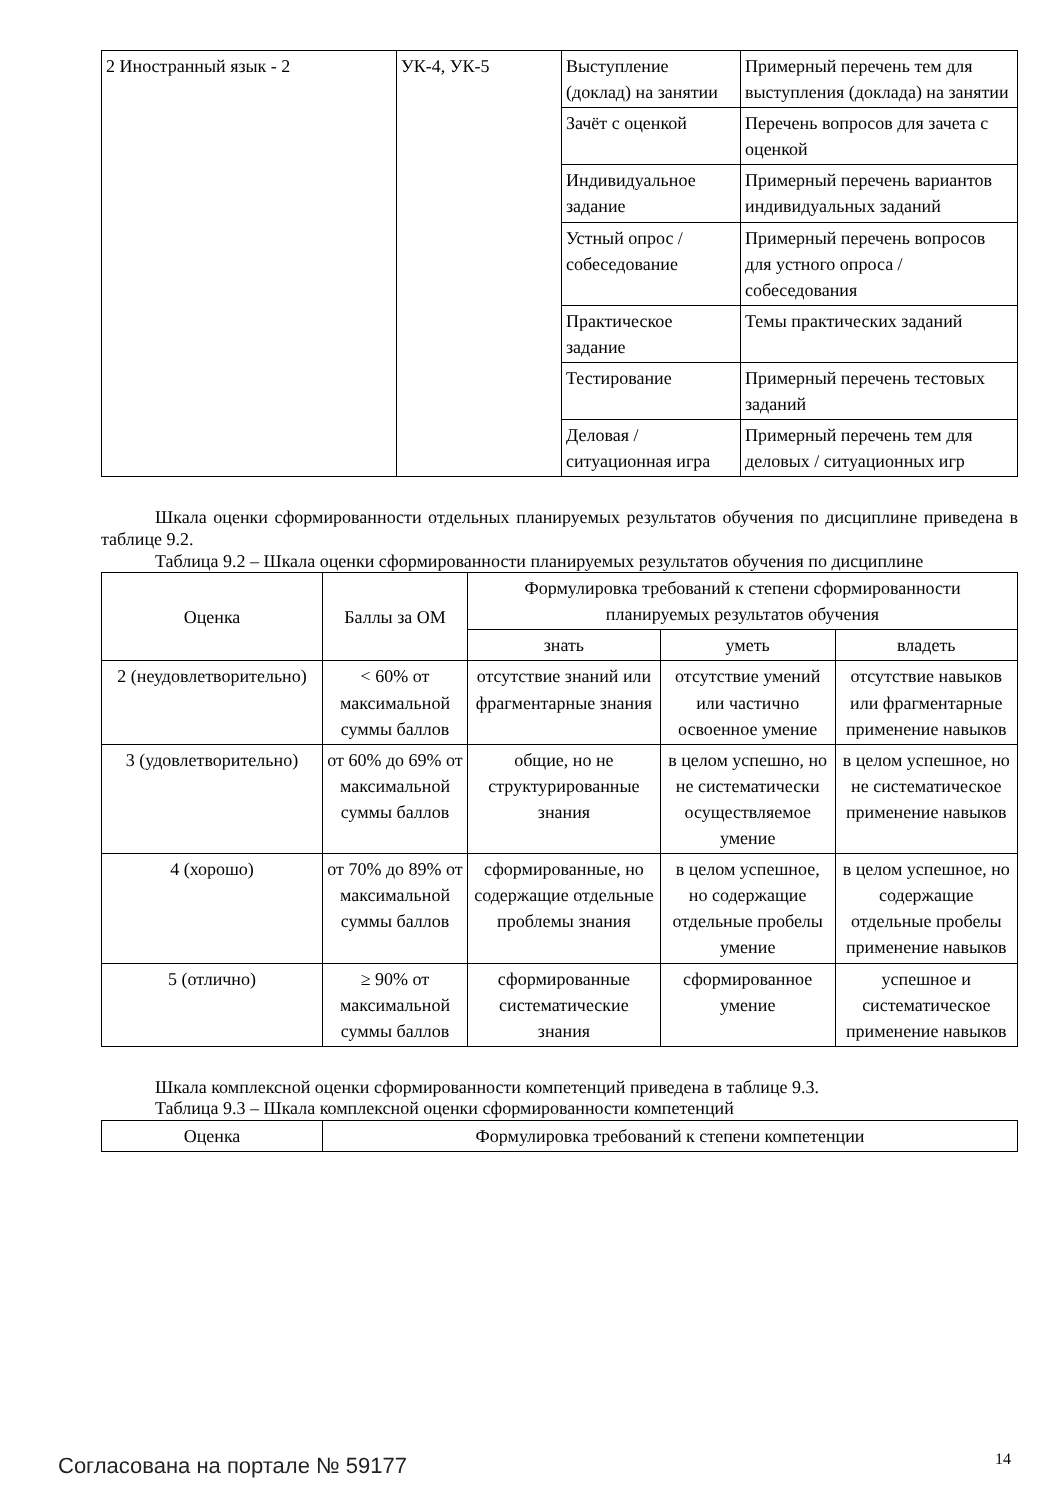| 2 Иностранный язык - 2 | УК-4, УК-5 | Выступление (доклад) на занятии | Примерный перечень тем для выступления (доклада) на занятии |
| | | Зачёт с оценкой | Перечень вопросов для зачета с оценкой |
| | | Индивидуальное задание | Примерный перечень вариантов индивидуальных заданий |
| | | Устный опрос / собеседование | Примерный перечень вопросов для устного опроса / собеседования |
| | | Практическое задание | Темы практических заданий |
| | | Тестирование | Примерный перечень тестовых заданий |
| | | Деловая / ситуационная игра | Примерный перечень тем для деловых / ситуационных игр |
Шкала оценки сформированности отдельных планируемых результатов обучения по дисциплине приведена в таблице 9.2.
Таблица 9.2 – Шкала оценки сформированности планируемых результатов обучения по дисциплине
| Оценка | Баллы за ОМ | Формулировка требований к степени сформированности планируемых результатов обучения | | |
| --- | --- | --- | --- | --- |
| | | знать | уметь | владеть |
| 2 (неудовлетворительно) | < 60% от максимальной суммы баллов | отсутствие знаний или фрагментарные знания | отсутствие умений или частично освоенное умение | отсутствие навыков или фрагментарные применение навыков |
| 3 (удовлетворительно) | от 60% до 69% от максимальной суммы баллов | общие, но не структурированные знания | в целом успешно, но не систематически осуществляемое умение | в целом успешное, но не систематическое применение навыков |
| 4 (хорошо) | от 70% до 89% от максимальной суммы баллов | сформированные, но содержащие отдельные проблемы знания | в целом успешное, но содержащие отдельные пробелы умение | в целом успешное, но содержащие отдельные пробелы применение навыков |
| 5 (отлично) | ≥ 90% от максимальной суммы баллов | сформированные систематические знания | сформированное умение | успешное и систематическое применение навыков |
Шкала комплексной оценки сформированности компетенций приведена в таблице 9.3.
Таблица 9.3 – Шкала комплексной оценки сформированности компетенций
| Оценка | Формулировка требований к степени компетенции |
| --- | --- |
Согласована на портале № 59177 14